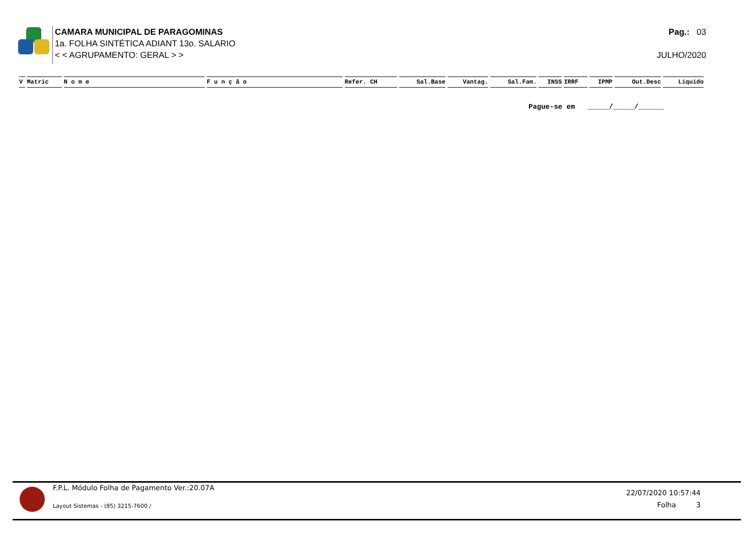CAMARA MUNICIPAL DE PARAGOMINAS
1a. FOLHA SINTÉTICA ADIANT 13o. SALARIO
< < AGRUPAMENTO: GERAL > >
Pag.: 03
JULHO/2020
| V | Matric | N o m e | F u n ç ã o | Refer. CH | Sal.Base | Vantag. | Sal.Fam. | INSS | IRRF | IPMP | Out.Desc | Líquido |
| --- | --- | --- | --- | --- | --- | --- | --- | --- | --- | --- | --- | --- |
Pague-se em _____/_____/______
F.P.L. Módulo Folha de Pagamento Ver.:20.07A
Layout Sistemas - (85) 3215-7600 /
22/07/2020 10:57:44
Folha 3